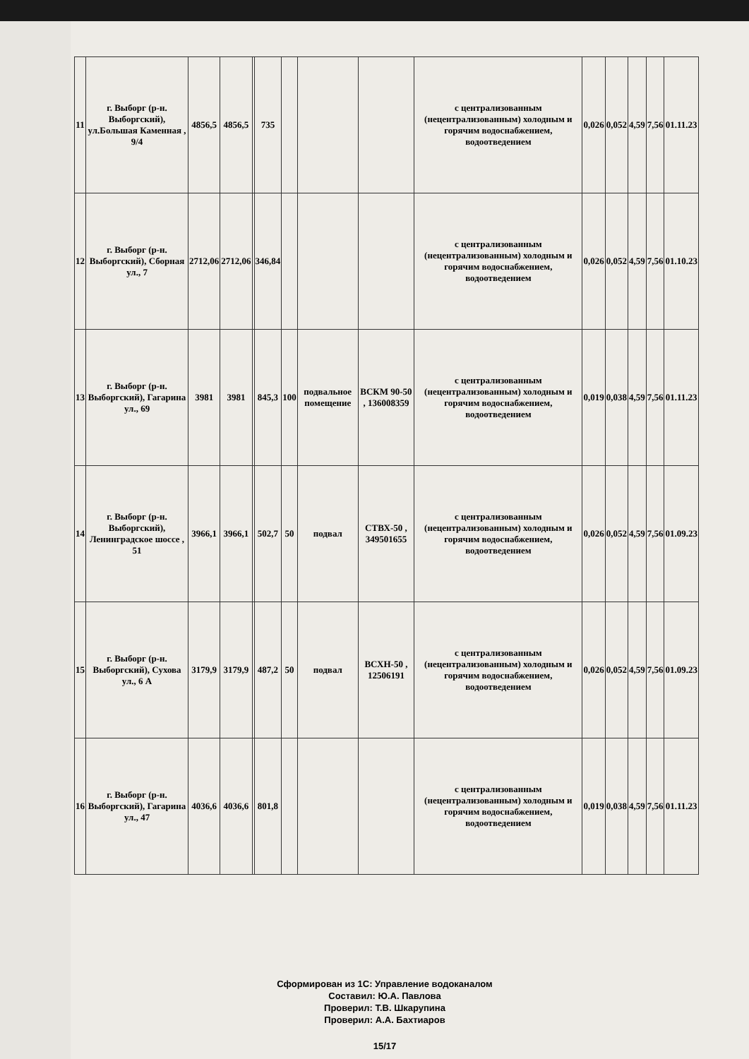| 11 | г. Выборг (р-н. Выборгский), ул.Большая Каменная , 9/4 | 4856,5 | 4856,5 | | 735 | | | | с централизованным (нецентрализованным) холодным и горячим водоснабжением, водоотведением | 0,026 | 0,052 | 4,59 | 7,56 | 01.11.23 |
| 12 | г. Выборг (р-н. Выборгский), Сборная ул., 7 | 2712,06 | 2712,06 | | 346,84 | | | | с централизованным (нецентрализованным) холодным и горячим водоснабжением, водоотведением | 0,026 | 0,052 | 4,59 | 7,56 | 01.10.23 |
| 13 | г. Выборг (р-н. Выборгский), Гагарина ул., 69 | 3981 | 3981 | | 845,3 | 100 | подвальное помещение | ВСКМ 90-50 , 136008359 | с централизованным (нецентрализованным) холодным и горячим водоснабжением, водоотведением | 0,019 | 0,038 | 4,59 | 7,56 | 01.11.23 |
| 14 | г. Выборг (р-н. Выборгский), Ленинградское шоссе , 51 | 3966,1 | 3966,1 | | 502,7 | 50 | подвал | СТВХ-50 , 349501655 | с централизованным (нецентрализованным) холодным и горячим водоснабжением, водоотведением | 0,026 | 0,052 | 4,59 | 7,56 | 01.09.23 |
| 15 | г. Выборг (р-н. Выборгский), Сухова ул., 6 А | 3179,9 | 3179,9 | | 487,2 | 50 | подвал | ВСХН-50 , 12506191 | с централизованным (нецентрализованным) холодным и горячим водоснабжением, водоотведением | 0,026 | 0,052 | 4,59 | 7,56 | 01.09.23 |
| 16 | г. Выборг (р-н. Выборгский), Гагарина ул., 47 | 4036,6 | 4036,6 | | 801,8 | | | | с централизованным (нецентрализованным) холодным и горячим водоснабжением, водоотведением | 0,019 | 0,038 | 4,59 | 7,56 | 01.11.23 |
Сформирован из 1С: Управление водоканалом
Составил: Ю.А. Павлова
Проверил: Т.В. Шкарупина
Проверил: А.А. Бахтиаров
15/17